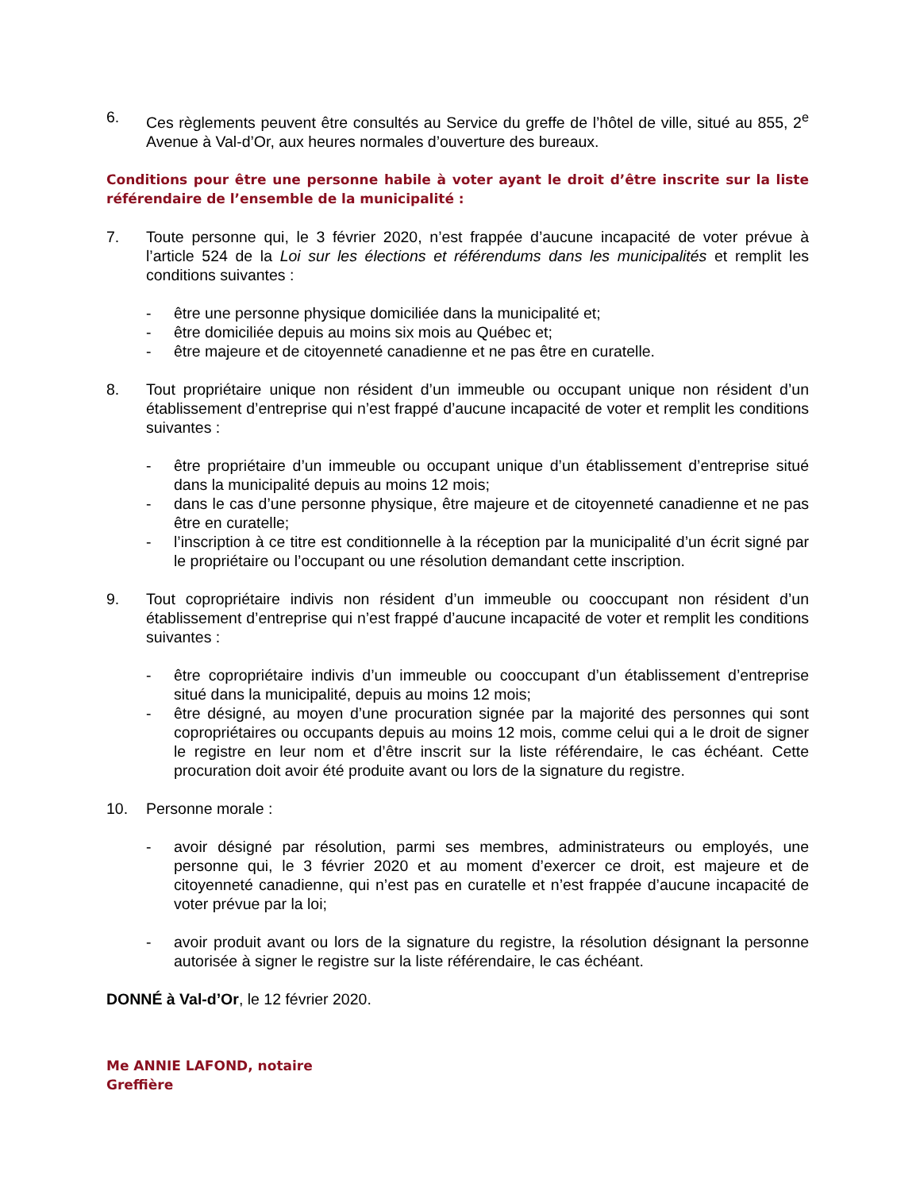6. Ces règlements peuvent être consultés au Service du greffe de l’hôtel de ville, situé au 855, 2<sup>e</sup> Avenue à Val-d’Or, aux heures normales d’ouverture des bureaux.
Conditions pour être une personne habile à voter ayant le droit d’être inscrite sur la liste référendaire de l’ensemble de la municipalité :
7. Toute personne qui, le 3 février 2020, n’est frappée d’aucune incapacité de voter prévue à l’article 524 de la Loi sur les élections et référendums dans les municipalités et remplit les conditions suivantes :
- être une personne physique domiciliée dans la municipalité et;
- être domiciliée depuis au moins six mois au Québec et;
- être majeure et de citoyenneté canadienne et ne pas être en curatelle.
8. Tout propriétaire unique non résident d’un immeuble ou occupant unique non résident d’un établissement d’entreprise qui n’est frappé d’aucune incapacité de voter et remplit les conditions suivantes :
- être propriétaire d’un immeuble ou occupant unique d’un établissement d’entreprise situé dans la municipalité depuis au moins 12 mois;
- dans le cas d’une personne physique, être majeure et de citoyenneté canadienne et ne pas être en curatelle;
- l’inscription à ce titre est conditionnelle à la réception par la municipalité d’un écrit signé par le propriétaire ou l’occupant ou une résolution demandant cette inscription.
9. Tout copropriétaire indivis non résident d’un immeuble ou cooccupant non résident d’un établissement d’entreprise qui n’est frappé d’aucune incapacité de voter et remplit les conditions suivantes :
- être copropriétaire indivis d’un immeuble ou cooccupant d’un établissement d’entreprise situé dans la municipalité, depuis au moins 12 mois;
- être désigné, au moyen d’une procuration signée par la majorité des personnes qui sont copropriétaires ou occupants depuis au moins 12 mois, comme celui qui a le droit de signer le registre en leur nom et d’être inscrit sur la liste référendaire, le cas échéant. Cette procuration doit avoir été produite avant ou lors de la signature du registre.
10. Personne morale :
- avoir désigné par résolution, parmi ses membres, administrateurs ou employés, une personne qui, le 3 février 2020 et au moment d’exercer ce droit, est majeure et de citoyenneté canadienne, qui n’est pas en curatelle et n’est frappée d’aucune incapacité de voter prévue par la loi;
- avoir produit avant ou lors de la signature du registre, la résolution désignant la personne autorisée à signer le registre sur la liste référendaire, le cas échéant.
DONNÉ à Val-d’Or, le 12 février 2020.
Me ANNIE LAFOND, notaire
Greffière